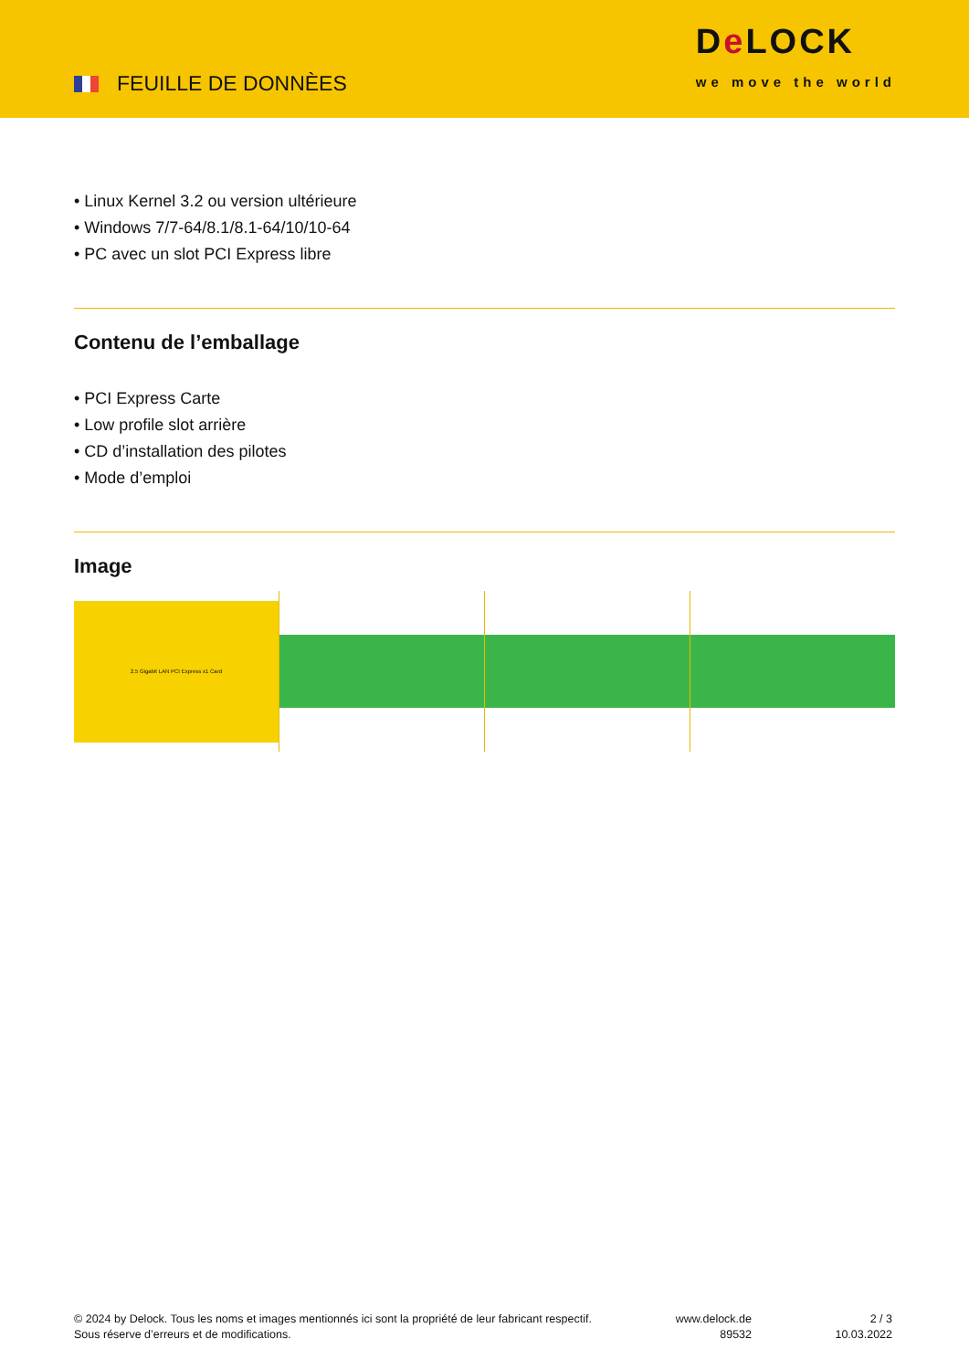FEUILLE DE DONNÈES
De LOCK
we move the world
• Linux Kernel 3.2 ou version ultérieure
• Windows 7/7-64/8.1/8.1-64/10/10-64
• PC avec un slot PCI Express libre
Contenu de l’emballage
• PCI Express Carte
• Low profile slot arrière
• CD d’installation des pilotes
• Mode d’emploi
Image
2.5 Gigabit LAN PCI Express x1 Card
© 2024 by Delock. Tous les noms et images mentionnés ici sont la propriété de leur fabricant respectif.
Sous réserve d’erreurs et de modifications.
www.delock.de
89532
2 / 3
10.03.2022